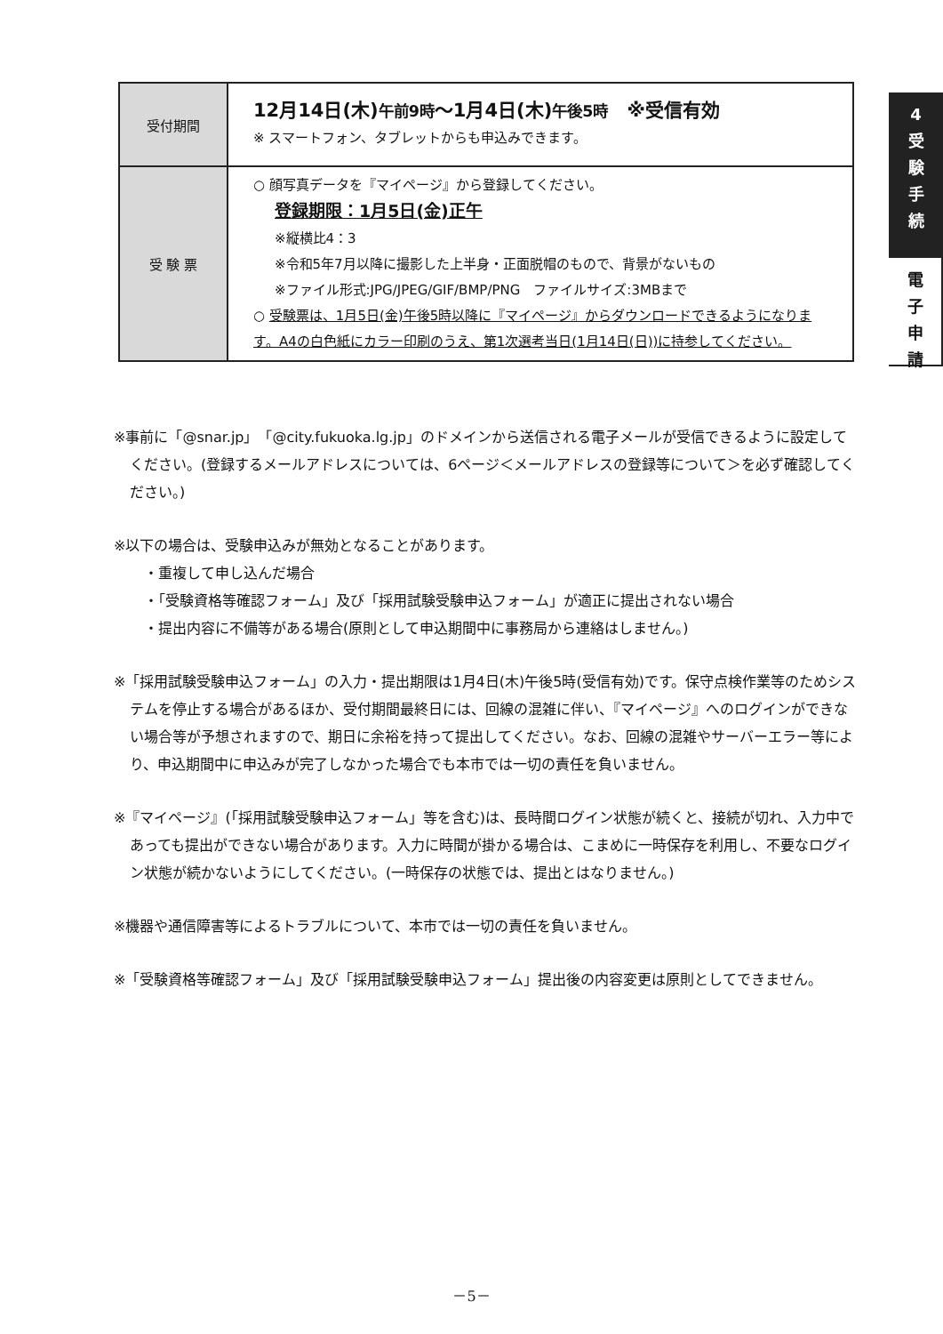| 受付期間 | 12月14日(木) 午前9時 ～1月4日(木) 午後5時 ※受信有効 ※ スマートフォン、タブレットからも申込みできます。 |
| 受 験 票 | ○ 顔写真データを『マイページ』から登録してください。 登録期限：1月5日(金)正午 ※縦横比4：3 ※令和5年7月以降に撮影した上半身・正面脱帽のもので、背景がないもの ※ファイル形式:JPG/JPEG/GIF/BMP/PNG ファイルサイズ:3MBまで ○ 受験票は、1月5日(金)午後5時以降に『マイページ』からダウンロードできるようになります。A4の白色紙にカラー印刷のうえ、第1次選考当日(1月14日(日))に持参してください。 |
4
受
験
手
続
電
子
申
請
※事前に「@snar.jp」「@city.fukuoka.lg.jp」のドメインから送信される電子メールが受信できるように設定してください。(登録するメールアドレスについては、6ページ＜メールアドレスの登録等について＞を必ず確認してください。)
※以下の場合は、受験申込みが無効となることがあります。
　・重複して申し込んだ場合
　・「受験資格等確認フォーム」及び「採用試験受験申込フォーム」が適正に提出されない場合
　・提出内容に不備等がある場合(原則として申込期間中に事務局から連絡はしません。)
※「採用試験受験申込フォーム」の入力・提出期限は1月4日(木)午後5時(受信有効)です。保守点検作業等のためシステムを停止する場合があるほか、受付期間最終日には、回線の混雑に伴い、『マイページ』へのログインができない場合等が予想されますので、期日に余裕を持って提出してください。なお、回線の混雑やサーバーエラー等により、申込期間中に申込みが完了しなかった場合でも本市では一切の責任を負いません。
※『マイページ』(「採用試験受験申込フォーム」等を含む)は、長時間ログイン状態が続くと、接続が切れ、入力中であっても提出ができない場合があります。入力に時間が掛かる場合は、こまめに一時保存を利用し、不要なログイン状態が続かないようにしてください。(一時保存の状態では、提出とはなりません。)
※機器や通信障害等によるトラブルについて、本市では一切の責任を負いません。
※「受験資格等確認フォーム」及び「採用試験受験申込フォーム」提出後の内容変更は原則としてできません。
－5－